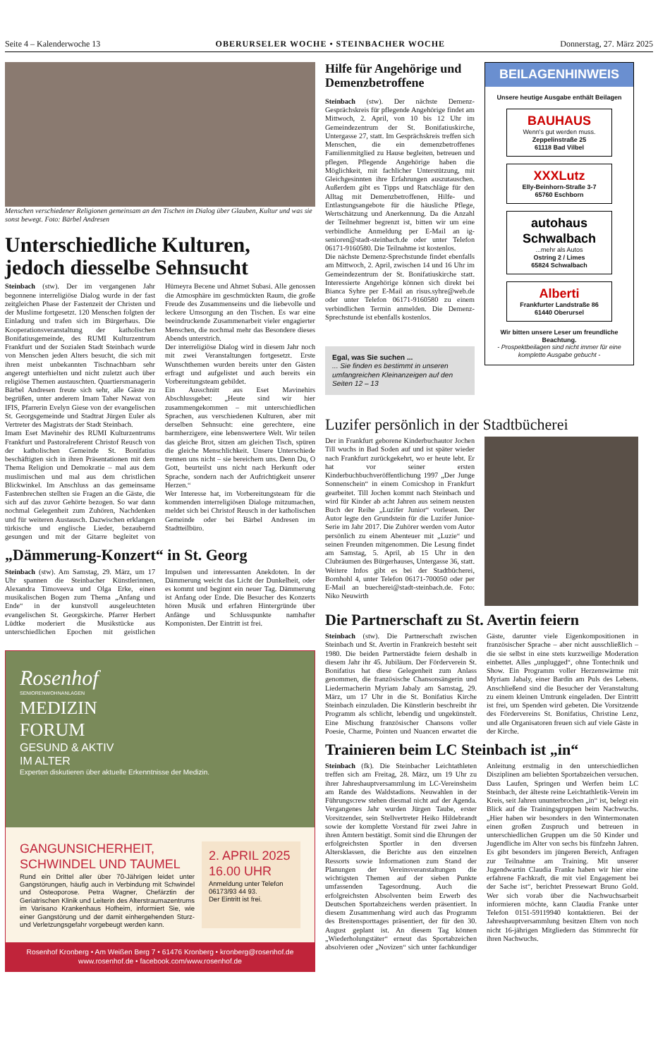Seite 4 – Kalenderwoche 13 OBERURSELER WOCHE • STEINBACHER WOCHE Donnerstag, 27. März 2025
Menschen verschiedener Religionen gemeinsam an den Tischen im Dialog über Glauben, Kultur und was sie sonst bewegt. Foto: Bärbel Andresen
Unterschiedliche Kulturen, jedoch diesselbe Sehnsucht
Steinbach (stw). Der im vergangenen Jahr begonnene interreligiöse Dialog wurde in der fast zeitgleichen Phase der Fastenzeit der Christen und der Muslime fortgesetzt. 120 Menschen folgten der Einladung und trafen sich im Bürgerhaus. Die Kooperationsveranstaltung der katholischen Bonifatiusgemeinde, des RUMI Kulturzentrum Frankfurt und der Sozialen Stadt Steinbach wurde von Menschen jeden Alters besucht, die sich mit ihren meist unbekannten Tischnachbarn sehr angeregt unterhielten und nicht zuletzt auch über religiöse Themen austauschten. Quartiersmanagerin Bärbel Andresen freute sich sehr, alle Gäste zu begrüßen, unter anderem Imam Taher Nawaz von IFIS, Pfarrerin Evelyn Giese von der evangelischen St. Georgsgemeinde und Stadtrat Jürgen Euler als Vertreter des Magistrats der Stadt Steinbach.
Imam Eset Mavinehir des RUMI Kulturzentrums Frankfurt und Pastoralreferent Christof Reusch von der katholischen Gemeinde St. Bonifatius beschäftigten sich in ihren Präsentationen mit dem Thema Religion und Demokratie – mal aus dem muslimischen und mal aus dem christlichen Blickwinkel. Im Anschluss an das gemeinsame Fastenbrechen stellten sie Fragen an die Gäste, die sich auf das zuvor Gehörte bezogen. So war dann nochmal Gelegenheit zum Zuhören, Nachdenken und für weiteren Austausch. Dazwischen erklangen türkische und englische Lieder, bezaubernd gesungen und mit der Gitarre begleitet von Hümeyra Becene und Ahmet Subasi. Alle genossen die Atmosphäre im geschmückten Raum, die große Freude des Zusammenseins und die liebevolle und leckere Umsorgung an den Tischen. Es war eine beeindruckende Zusammenarbeit vieler engagierter Menschen, die nochmal mehr das Besondere dieses Abends unterstrich.
Der interreligiöse Dialog wird in diesem Jahr noch mit zwei Veranstaltungen fortgesetzt. Erste Wunschthemen wurden bereits unter den Gästen erfragt und aufgelistet und auch bereits ein Vorbereitungsteam gebildet.
Ein Ausschnitt aus Eset Mavinehirs Abschlussgebet: „Heute sind wir hier zusammengekommen – mit unterschiedlichen Sprachen, aus verschiedenen Kulturen, aber mit derselben Sehnsucht: eine gerechtere, eine barmherzigere, eine lebenswertere Welt. Wir teilen das gleiche Brot, sitzen am gleichen Tisch, spüren die gleiche Menschlichkeit. Unsere Unterschiede trennen uns nicht – sie bereichern uns. Denn Du, O Gott, beurteilst uns nicht nach Herkunft oder Sprache, sondern nach der Aufrichtigkeit unserer Herzen.“
Wer Interesse hat, im Vorbereitungsteam für die kommenden interreligiösen Dialoge mitzumachen, meldet sich bei Christof Reusch in der katholischen Gemeinde oder bei Bärbel Andresen im Stadtteilbüro.
„Dämmerung-Konzert“ in St. Georg
Steinbach (stw). Am Samstag, 29. März, um 17 Uhr spannen die Steinbacher Künstlerinnen, Alexandra Timoveeva und Olga Erke, einen musikalischen Bogen zum Thema „Anfang und Ende“ in der kunstvoll ausgeleuchteten evangelischen St. Georgskirche. Pfarrer Herbert Lüdtke moderiert die Musikstücke aus unterschiedlichen Epochen mit geistlichen Impulsen und interessanten Anekdoten. In der Dämmerung weicht das Licht der Dunkelheit, oder es kommt und beginnt ein neuer Tag. Dämmerung ist Anfang oder Ende. Die Besucher des Konzerts hören Musik und erfahren Hintergründe über Anfänge und Schlusspunkte namhafter Komponisten. Der Eintritt ist frei.
Rosenhof
SENIORENWOHNANLAGEN
MEDIZIN
FORUM
GESUND & AKTIV
IM ALTER
Experten diskutieren über aktuelle Erkenntnisse der Medizin.
GANGUNSICHERHEIT,
SCHWINDEL UND TAUMEL
Rund ein Drittel aller über 70-Jährigen leidet unter Gangstörungen, häufig auch in Verbindung mit Schwindel und Osteoporose. Petra Wagner, Chefärztin der Geriatrischen Klinik und Leiterin des Alterstraumazentrums im Varisano Krankenhaus Hofheim, informiert Sie, wie einer Gangstörung und der damit einhergehenden Sturz- und Verletzungsgefahr vorgebeugt werden kann.
2. APRIL 2025
16.00 UHR
Anmeldung unter Telefon 06173/93 44 93.
Der Eintritt ist frei.
Rosenhof Kronberg • Am Weißen Berg 7 • 61476 Kronberg • kronberg@rosenhof.de
www.rosenhof.de • facebook.com/www.rosenhof.de
Hilfe für Angehörige und Demenzbetroffene
Steinbach (stw). Der nächste Demenz-Gesprächskreis für pflegende Angehörige findet am Mittwoch, 2. April, von 10 bis 12 Uhr im Gemeindezentrum der St. Bonifatiuskirche, Untergasse 27, statt. Im Gesprächskreis treffen sich Menschen, die ein demenzbetroffenes Familienmitglied zu Hause begleiten, betreuen und pflegen. Pflegende Angehörige haben die Möglichkeit, mit fachlicher Unterstützung, mit Gleichgesinnten ihre Erfahrungen auszutauschen. Außerdem gibt es Tipps und Ratschläge für den Alltag mit Demenzbetroffenen, Hilfe- und Entlastungsangebote für die häusliche Pflege, Wertschätzung und Anerkennung. Da die Anzahl der Teilnehmer begrenzt ist, bitten wir um eine verbindliche Anmeldung per E-Mail an ig-senioren@stadt-steinbach.de oder unter Telefon 06171-9160580. Die Teilnahme ist kostenlos.
Die nächste Demenz-Sprechstunde findet ebenfalls am Mittwoch, 2. April, zwischen 14 und 16 Uhr im Gemeindezentrum der St. Bonifatiuskirche statt. Interessierte Angehörige können sich direkt bei Bianca Syhre per E-Mail an risus.syhre@web.de oder unter Telefon 06171-9160580 zu einem verbindlichen Termin anmelden. Die Demenz-Sprechstunde ist ebenfalls kostenlos.
Egal, was Sie suchen ...
... Sie finden es bestimmt in unseren umfangreichen Kleinanzeigen auf den Seiten 12 – 13
BEILAGENHINWEIS
Unsere heutige Ausgabe enthält Beilagen
BAUHAUS
Wenn's gut werden muss.
Zeppelinstraße 25
61118 Bad Vilbel
XXXLutz
Elly-Beinhorn-Straße 3-7
65760 Eschborn
autohaus Schwalbach
...mehr als Autos
Ostring 2 / Limes
65824 Schwalbach
Alberti
Frankfurter Landstraße 86
61440 Oberursel
Wir bitten unsere Leser um freundliche Beachtung.
- Prospektbeilagen sind nicht immer für eine komplette Ausgabe gebucht -
Luzifer persönlich in der Stadtbücherei
Der in Frankfurt geborene Kinderbuchautor Jochen Till wuchs in Bad Soden auf und ist später wieder nach Frankfurt zurückgekehrt, wo er heute lebt. Er hat vor seiner ersten Kinderbuchbuchveröffentlichung 1997 „Der Junge Sonnenschein“ in einem Comicshop in Frankfurt gearbeitet. Till Jochen kommt nach Steinbach und wird für Kinder ab acht Jahren aus seinem neusten Buch der Reihe „Luzifer Junior“ vorlesen. Der Autor legte den Grundstein für die Luzifer Junior-Serie im Jahr 2017. Die Zuhörer werden vom Autor persönlich zu einem Abenteuer mit „Luzie“ und seinen Freunden mitgenommen. Die Lesung findet am Samstag, 5. April, ab 15 Uhr in den Clubräumen des Bürgerhauses, Untergasse 36, statt. Weitere Infos gibt es bei der Stadtbücherei, Bornhohl 4, unter Telefon 06171-700050 oder per E-Mail an buecherei@stadt-steinbach.de. Foto: Niko Neuwirth
Die Partnerschaft zu St. Avertin feiern
Steinbach (stw). Die Partnerschaft zwischen Steinbach und St. Avertin in Frankreich besteht seit 1980. Die beiden Partnerstädte feiern deshalb in diesem Jahr ihr 45. Jubiläum. Der Förderverein St. Bonifatius hat diese Gelegenheit zum Anlass genommen, die französische Chansonsängerin und Liedermacherin Myriam Jabaly am Samstag, 29. März, um 17 Uhr in die St. Bonifatius Kirche Steinbach einzuladen. Die Künstlerin beschreibt ihr Programm als schlicht, lebendig und ungekünstelt. Eine Mischung französischer Chansons voller Poesie, Charme, Pointen und Nuancen erwartet die Gäste, darunter viele Eigenkompositionen in französischer Sprache – aber nicht ausschließlich – die sie selbst in eine stets kurzweilige Moderation einbettet. Alles „unplugged“, ohne Tontechnik und Show. Ein Programm voller Herzenswärme mit Myriam Jabaly, einer Bardin am Puls des Lebens. Anschließend sind die Besucher der Veranstaltung zu einem kleinen Umtrunk eingeladen. Der Eintritt ist frei, um Spenden wird gebeten. Die Vorsitzende des Fördervereins St. Bonifatius, Christine Lenz, und alle Organisatoren freuen sich auf viele Gäste in der Kirche.
Trainieren beim LC Steinbach ist „in“
Steinbach (fk). Die Steinbacher Leichtathleten treffen sich am Freitag, 28. März, um 19 Uhr zu ihrer Jahreshauptversammlung im LC-Vereinsheim am Rande des Waldstadions. Neuwahlen in der Führungscrew stehen diesmal nicht auf der Agenda. Vergangenes Jahr wurden Jürgen Taube, erster Vorsitzender, sein Stellvertreter Heiko Hildebrandt sowie der komplette Vorstand für zwei Jahre in ihren Ämtern bestätigt. Somit sind die Ehrungen der erfolgreichsten Sportler in den diversen Altersklassen, die Berichte aus den einzelnen Ressorts sowie Informationen zum Stand der Planungen der Vereinsveranstaltungen die wichtigsten Themen auf der sieben Punkte umfassenden Tagesordnung. Auch die erfolgreichsten Absolventen beim Erwerb des Deutschen Sportabzeichens werden präsentiert. In diesem Zusammenhang wird auch das Programm des Breitensporttages präsentiert, der für den 30. August geplant ist. An diesem Tag können „Wiederholungstäter“ erneut das Sportabzeichen absolvieren oder „Novizen“ sich unter fachkundiger Anleitung erstmalig in den unterschiedlichen Disziplinen am beliebten Sportabzeichen versuchen. Dass Laufen, Springen und Werfen beim LC Steinbach, der älteste reine Leichtathletik-Verein im Kreis, seit Jahren ununterbrochen „in“ ist, belegt ein Blick auf die Trainingsgruppen beim Nachwuchs. „Hier haben wir besonders in den Wintermonaten einen großen Zuspruch und betreuen in unterschiedlichen Gruppen um die 50 Kinder und Jugendliche im Alter von sechs bis fünfzehn Jahren. Es gibt besonders im jüngeren Bereich, Anfragen zur Teilnahme am Training. Mit unserer Jugendwartin Claudia Franke haben wir hier eine erfahrene Fachkraft, die mit viel Engagement bei der Sache ist“, berichtet Pressewart Bruno Gold. Wer sich vorab über die Nachwuchsarbeit informieren möchte, kann Claudia Franke unter Telefon 0151-59119940 kontaktieren. Bei der Jahreshauptversammlung besitzen Eltern von noch nicht 16-jährigen Mitgliedern das Stimmrecht für ihren Nachwuchs.